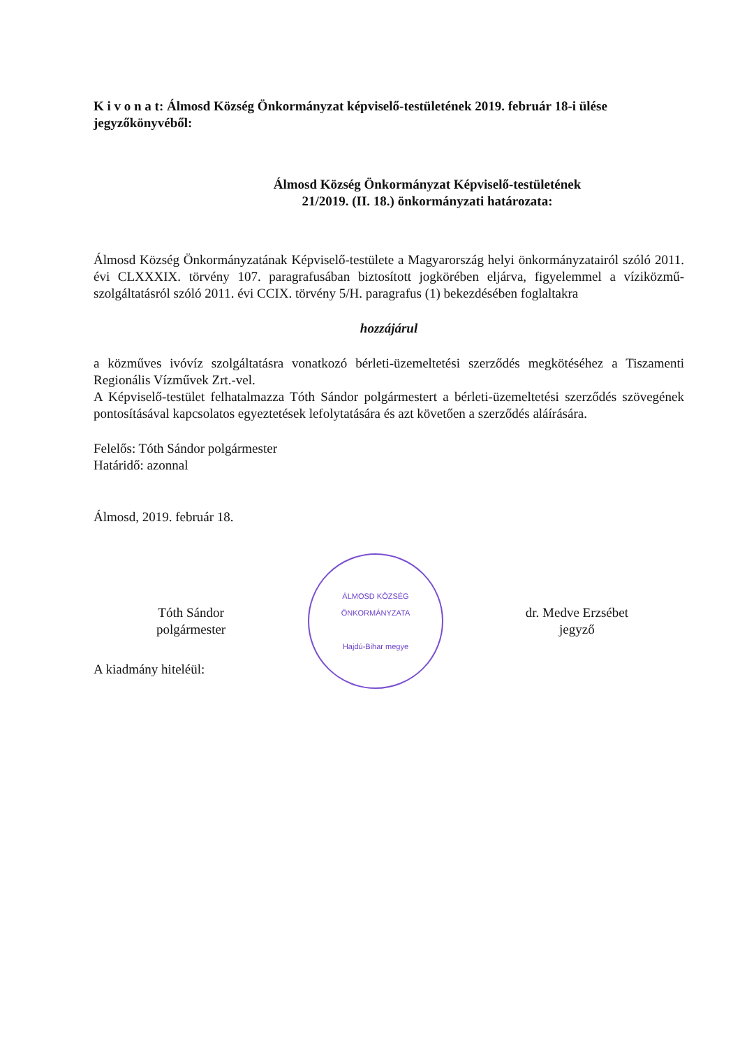K i v o n a t: Álmosd Község Önkormányzat képviselő-testületének 2019. február 18-i ülése jegyzőkönyvéből:
Álmosd Község Önkormányzat Képviselő-testületének
21/2019. (II. 18.) önkormányzati határozata:
Álmosd Község Önkormányzatának Képviselő-testülete a Magyarország helyi önkormányzatairól szóló 2011. évi CLXXXIX. törvény 107. paragrafusában biztosított jogkörében eljárva, figyelemmel a víziközmű-szolgáltatásról szóló 2011. évi CCIX. törvény 5/H. paragrafus (1) bekezdésében foglaltakra
hozzájárul
a közműves ivóvíz szolgáltatásra vonatkozó bérleti-üzemeltetési szerződés megkötéséhez a Tiszamenti Regionális Vízművek Zrt.-vel.
A Képviselő-testület felhatalmazza Tóth Sándor polgármestert a bérleti-üzemeltetési szerződés szövegének pontosításával kapcsolatos egyeztetések lefolytatására és azt követően a szerződés aláírására.
Felelős: Tóth Sándor polgármester
Határidő: azonnal
Álmosd, 2019. február 18.
Tóth Sándor
polgármester
ÁLMOSD KÖZSÉG ÖNKORMÁNYZATA
Hajdú-Bihar megye
dr. Medve Erzsébet
jegyző
A kiadmány hiteléül: